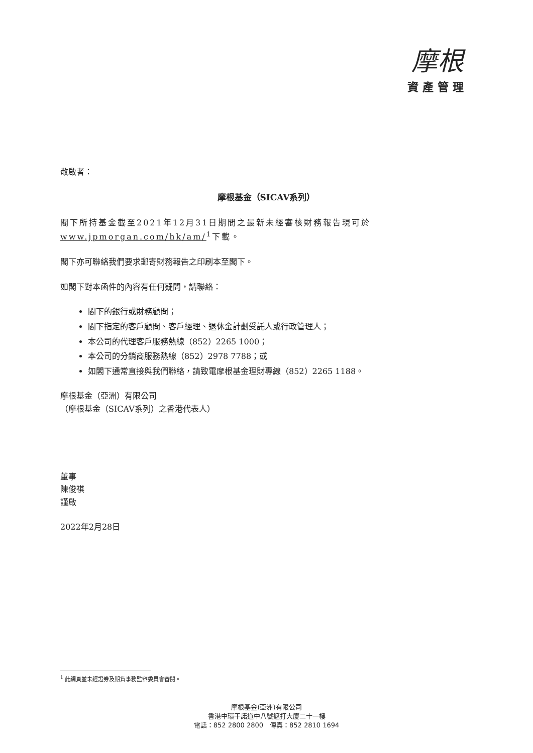摩根
資產管理
敬啟者：
摩根基金（SICAV系列）
閣下所持基金截至2021年12月31日期間之最新未經審核財務報告現可於 www.jpmorgan.com/hk/am/<sup>1</sup>下載。
閣下亦可聯絡我們要求郵寄財務報告之印刷本至閣下。
如閣下對本函件的內容有任何疑問，請聯絡：
閣下的銀行或財務顧問；
閣下指定的客戶顧問、客戶經理、退休金計劃受託人或行政管理人；
本公司的代理客戶服務熱線（852）2265 1000；
本公司的分銷商服務熱線（852）2978 7788；或
如閣下通常直接與我們聯絡，請致電摩根基金理財專線（852）2265 1188。
摩根基金（亞洲）有限公司
（摩根基金（SICAV系列）之香港代表人）
董事
陳俊祺
謹啟
2022年2月28日
<sup>1</sup> 此網頁並未經證券及期貨事務監察委員會審閱。
摩根基金(亞洲)有限公司
香港中環干諾道中八號遮打大廈二十一樓
電話：852 2800 2800　傳真：852 2810 1694